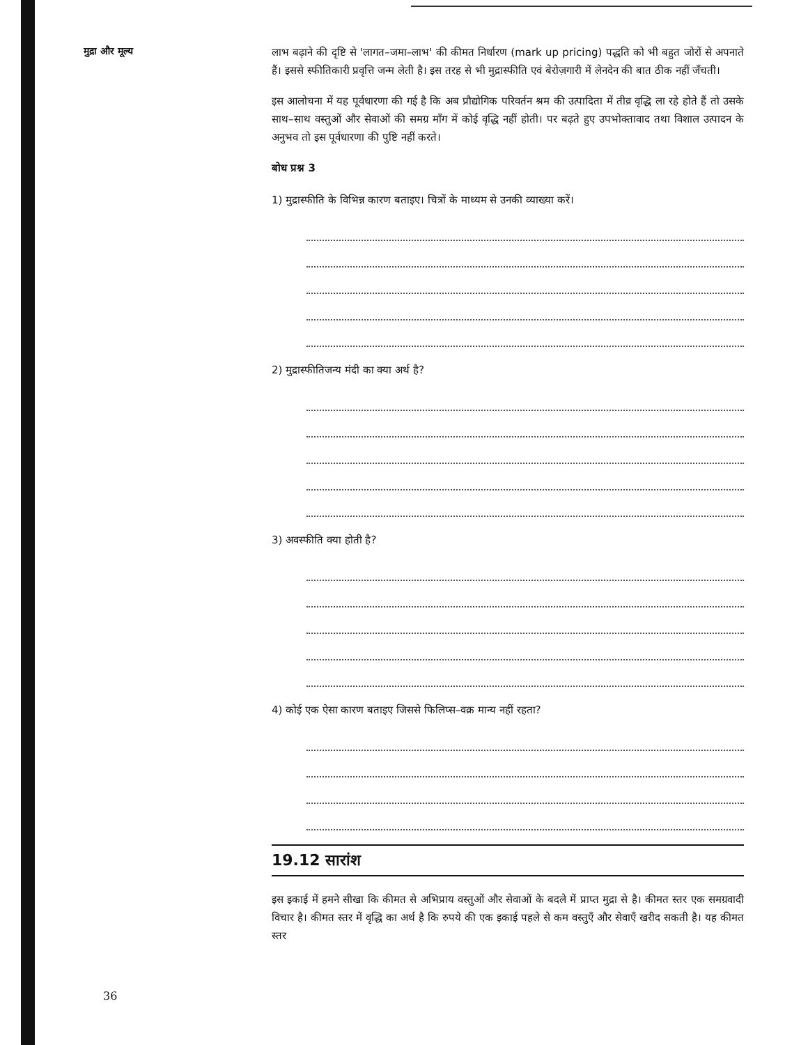मुद्रा और मूल्य
लाभ बढ़ाने की दृष्टि से 'लागत–जमा–लाभ' की कीमत निर्धारण (mark up pricing) पद्धति को भी बहुत जोरों से अपनाते हैं। इससे स्फीतिकारी प्रवृत्ति जन्म लेती है। इस तरह से भी मुद्रास्फीति एवं बेरोज़गारी में लेनदेन की बात ठीक नहीं जँचती।
इस आलोचना में यह पूर्वधारणा की गई है कि अब प्रौद्योगिक परिवर्तन श्रम की उत्पादिता में तीव्र वृद्धि ला रहे होते हैं तो उसके साथ–साथ वस्तुओं और सेवाओं की समग्र माँग में कोई वृद्धि नहीं होती। पर बढ़ते हुए उपभोक्तावाद तथा विशाल उत्पादन के अनुभव तो इस पूर्वधारणा की पुष्टि नहीं करते।
बोध प्रश्न 3
1) मुद्रास्फीति के विभिन्न कारण बताइए। चित्रों के माध्यम से उनकी व्याख्या करें।
2) मुद्रास्फीतिजन्य मंदी का क्या अर्थ है?
3) अवस्फीति क्या होती है?
4) कोई एक ऐसा कारण बताइए जिससे फिलिप्स–वक्र मान्य नहीं रहता?
19.12 सारांश
इस इकाई में हमने सीखा कि कीमत से अभिप्राय वस्तुओं और सेवाओं के बदले में प्राप्त मुद्रा से है। कीमत स्तर एक समग्रवादी विचार है। कीमत स्तर में वृद्धि का अर्थ है कि रुपये की एक इकाई पहले से कम वस्तुएँ और सेवाएँ खरीद सकती है। यह कीमत स्तर
36